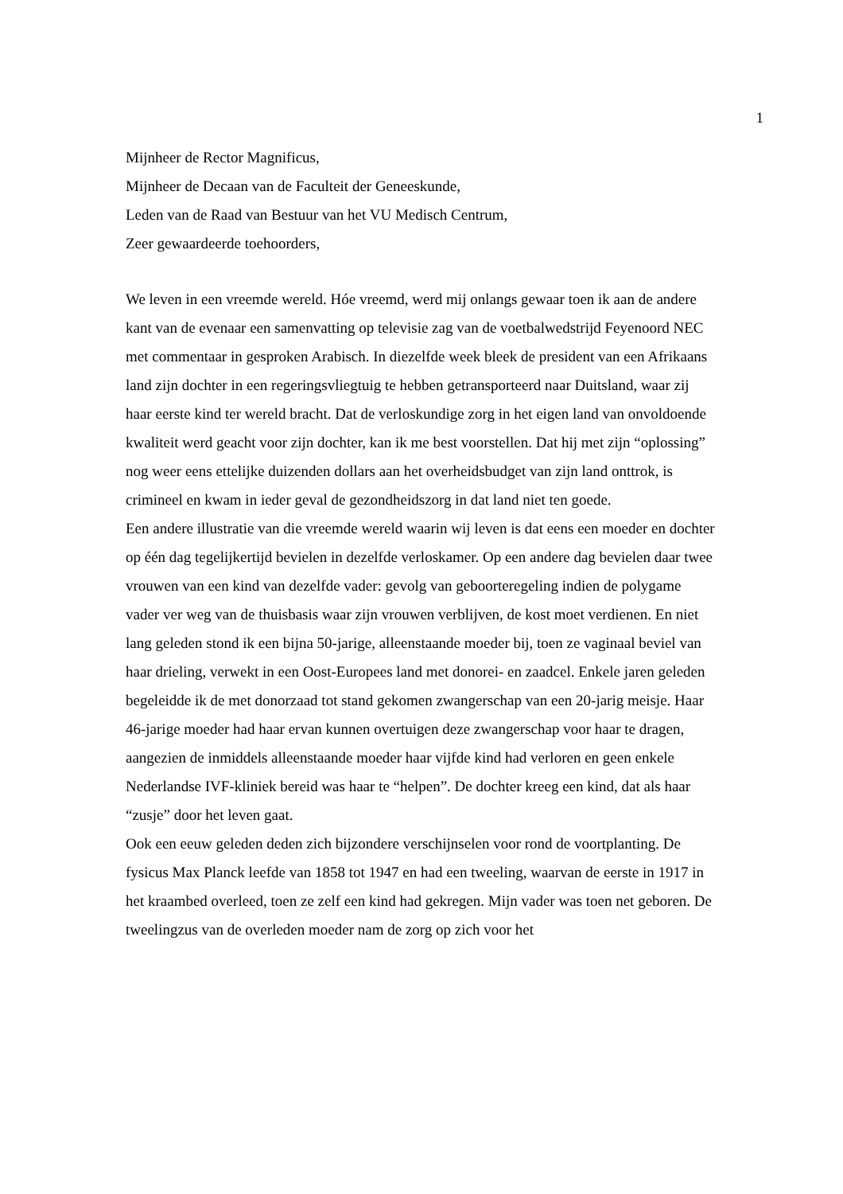1
Mijnheer de Rector Magnificus,
Mijnheer de Decaan van de Faculteit der Geneeskunde,
Leden van de Raad van Bestuur van het VU Medisch Centrum,
Zeer gewaardeerde toehoorders,
We leven in een vreemde wereld. Hóe vreemd, werd mij onlangs gewaar toen ik aan de andere kant van de evenaar een samenvatting op televisie zag van de voetbalwedstrijd Feyenoord NEC met commentaar in gesproken Arabisch. In diezelfde week bleek de president van een Afrikaans land zijn dochter in een regeringsvliegtuig te hebben getransporteerd naar Duitsland, waar zij haar eerste kind ter wereld bracht. Dat de verloskundige zorg in het eigen land van onvoldoende kwaliteit werd geacht voor zijn dochter, kan ik me best voorstellen. Dat hij met zijn “oplossing” nog weer eens ettelijke duizenden dollars aan het overheidsbudget van zijn land onttrok, is crimineel en kwam in ieder geval de gezondheidszorg in dat land niet ten goede.
Een andere illustratie van die vreemde wereld waarin wij leven is dat eens een moeder en dochter op één dag tegelijkertijd bevielen in dezelfde verloskamer. Op een andere dag bevielen daar twee vrouwen van een kind van dezelfde vader: gevolg van geboorteregeling indien de polygame vader ver weg van de thuisbasis waar zijn vrouwen verblijven, de kost moet verdienen. En niet lang geleden stond ik een bijna 50-jarige, alleenstaande moeder bij, toen ze vaginaal beviel van haar drieling, verwekt in een Oost-Europees land met donorei- en zaadcel. Enkele jaren geleden begeleidde ik de met donorzaad tot stand gekomen zwangerschap van een 20-jarig meisje. Haar 46-jarige moeder had haar ervan kunnen overtuigen deze zwangerschap voor haar te dragen, aangezien de inmiddels alleenstaande moeder haar vijfde kind had verloren en geen enkele Nederlandse IVF-kliniek bereid was haar te “helpen”. De dochter kreeg een kind, dat als haar “zusje” door het leven gaat.
Ook een eeuw geleden deden zich bijzondere verschijnselen voor rond de voortplanting. De fysicus Max Planck leefde van 1858 tot 1947 en had een tweeling, waarvan de eerste in 1917 in het kraambed overleed, toen ze zelf een kind had gekregen. Mijn vader was toen net geboren. De tweelingzus van de overleden moeder nam de zorg op zich voor het